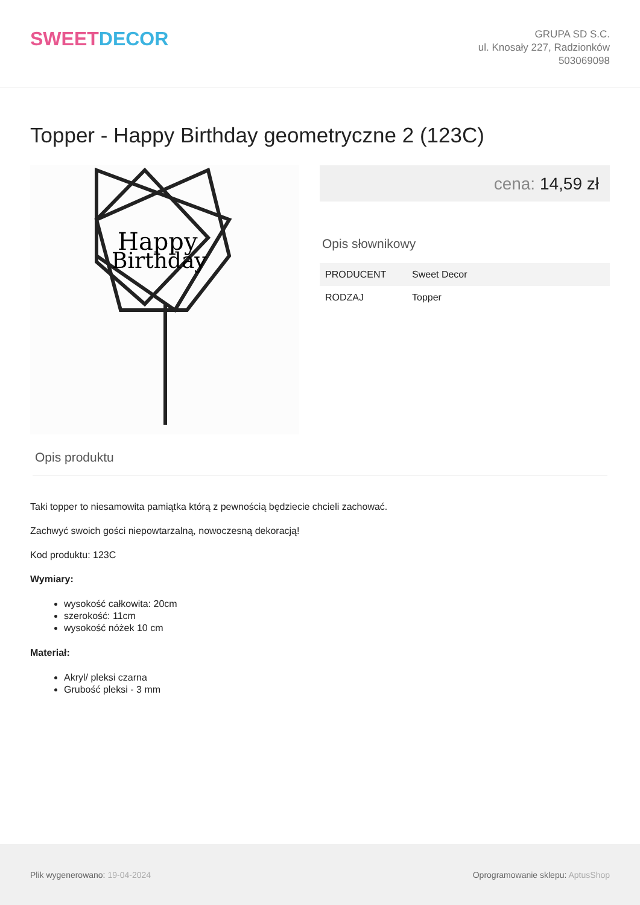SWEETDECOR
GRUPA SD S.C.
ul. Knosały 227, Radzionków
503069098
Topper - Happy Birthday geometryczne 2 (123C)
Happy
Birthday
cena: 14,59 zł
Opis słownikowy
| PRODUCENT | Sweet Decor |
| RODZAJ | Topper |
Opis produktu
Taki topper to niesamowita pamiątka którą z pewnością będziecie chcieli zachować.
Zachwyć swoich gości niepowtarzalną, nowoczesną dekoracją!
Kod produktu: 123C
Wymiary:
wysokość całkowita: 20cm
szerokość: 11cm
wysokość nóżek 10 cm
Materiał:
Akryl/ pleksi czarna
Grubość pleksi - 3 mm
Plik wygenerowano: 19-04-2024
Oprogramowanie sklepu: AptusShop